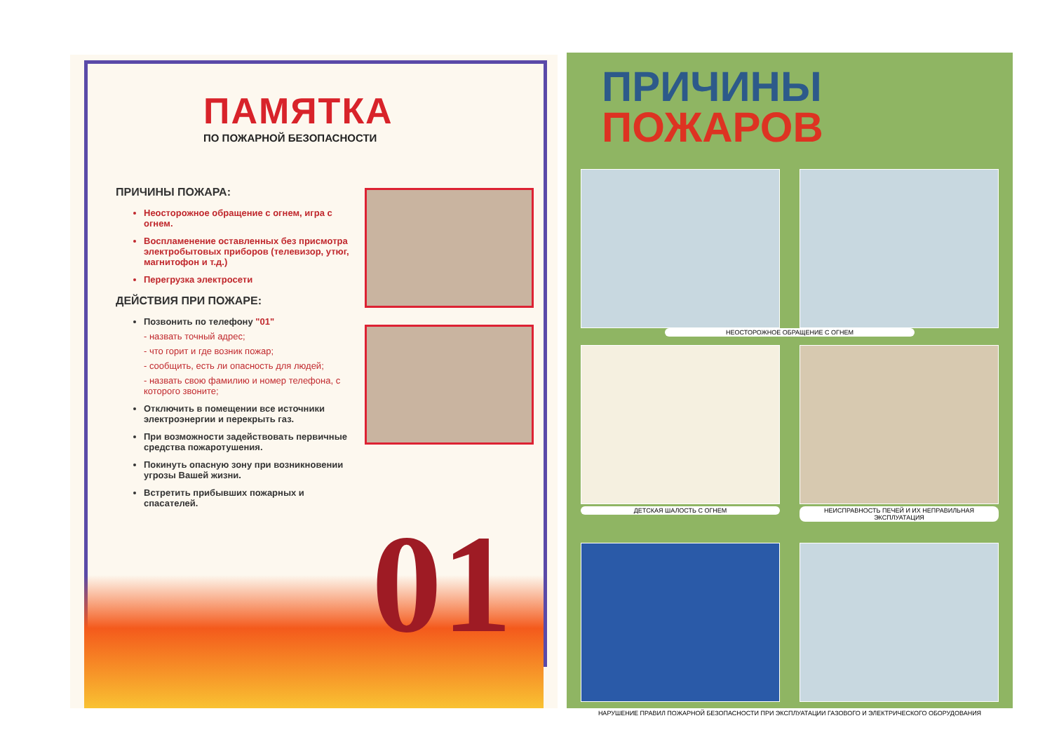ПАМЯТКА
ПО ПОЖАРНОЙ БЕЗОПАСНОСТИ
ПРИЧИНЫ ПОЖАРА:
Неосторожное обращение с огнем, игра с огнем.
Воспламенение оставленных без присмотра электробытовых приборов (телевизор, утюг, магнитофон и т.д.)
Перегрузка электросети
ДЕЙСТВИЯ ПРИ ПОЖАРЕ:
Позвонить по телефону "01"
- назвать точный адрес;
- что горит и где возник пожар;
- сообщить, есть ли опасность для людей;
- назвать свою фамилию и номер телефона, с которого звоните;
Отключить в помещении все источники электроэнергии и перекрыть газ.
При возможности задействовать первичные средства пожаротушения.
Покинуть опасную зону при возникновении угрозы Вашей жизни.
Встретить прибывших пожарных и спасателей.
01
ПРИЧИНЫ
ПОЖАРОВ
НЕОСТОРОЖНОЕ ОБРАЩЕНИЕ С ОГНЕМ
ДЕТСКАЯ ШАЛОСТЬ С ОГНЕМ
НЕИСПРАВНОСТЬ ПЕЧЕЙ И ИХ НЕПРАВИЛЬНАЯ ЭКСПЛУАТАЦИЯ
НАРУШЕНИЕ ПРАВИЛ ПОЖАРНОЙ БЕЗОПАСНОСТИ ПРИ ЭКСПЛУАТАЦИИ ГАЗОВОГО И ЭЛЕКТРИЧЕСКОГО ОБОРУДОВАНИЯ